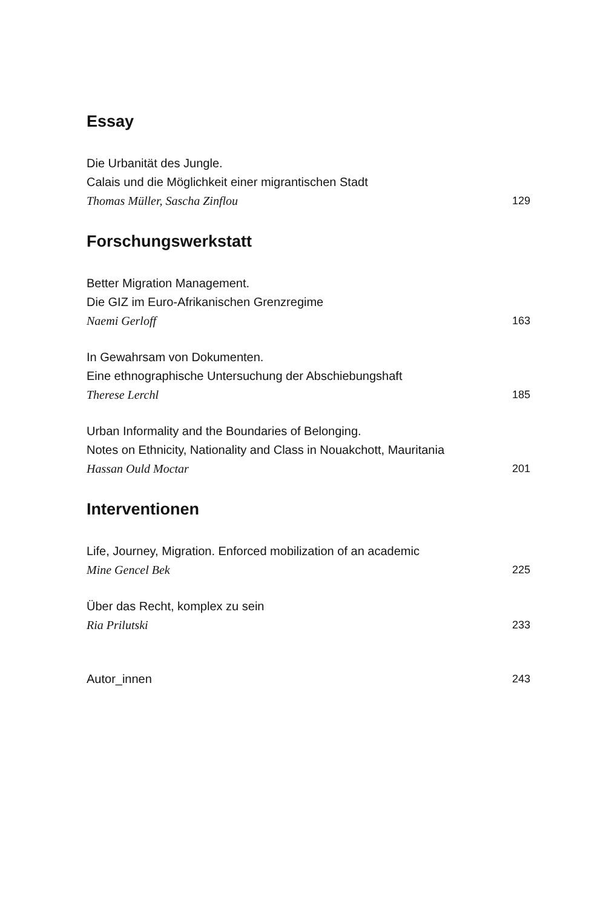Essay
Die Urbanität des Jungle.
Calais und die Möglichkeit einer migrantischen Stadt
Thomas Müller, Sascha Zinflou 129
Forschungswerkstatt
Better Migration Management.
Die GIZ im Euro-Afrikanischen Grenzregime
Naemi Gerloff 163
In Gewahrsam von Dokumenten.
Eine ethnographische Untersuchung der Abschiebungshaft
Therese Lerchl 185
Urban Informality and the Boundaries of Belonging.
Notes on Ethnicity, Nationality and Class in Nouakchott, Mauritania
Hassan Ould Moctar 201
Interventionen
Life, Journey, Migration. Enforced mobilization of an academic
Mine Gencel Bek 225
Über das Recht, komplex zu sein
Ria Prilutski 233
Autor_innen 243